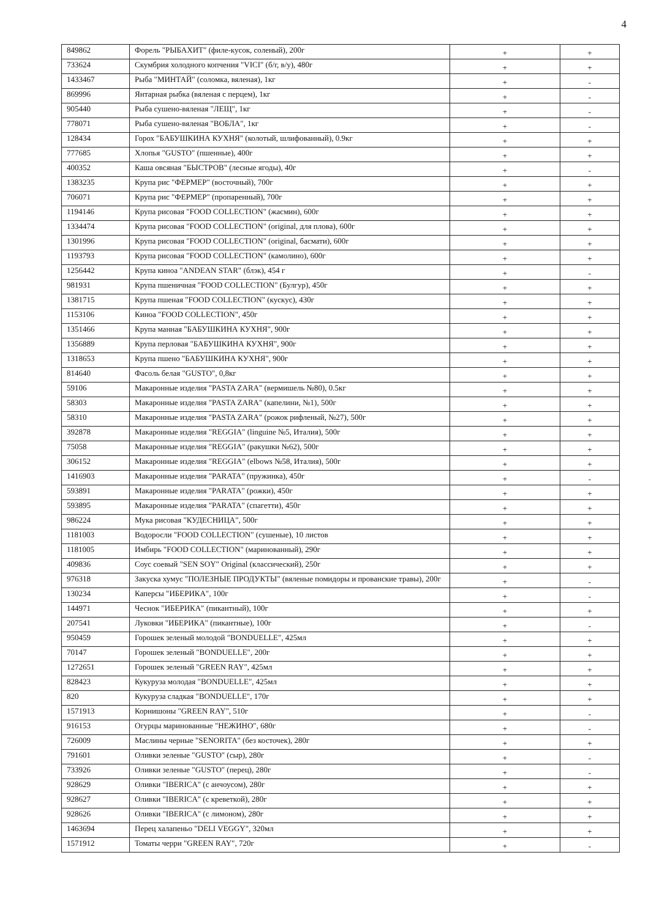4
| 849862 | Форель "РЫБАХИТ" (филе-кусок, соленый), 200г | + | + |
| 733624 | Скумбрия холодного копчения "VICI" (б/г, в/у), 480г | + | + |
| 1433467 | Рыба "МИНТАЙ" (соломка, вяленая), 1кг | + | - |
| 869996 | Янтарная рыбка (вяленая с перцем), 1кг | + | - |
| 905440 | Рыба сушено-вяленая "ЛЕЩ", 1кг | + | - |
| 778071 | Рыба сушено-вяленая "ВОБЛА", 1кг | + | - |
| 128434 | Горох "БАБУШКИНА КУХНЯ" (колотый, шлифованный), 0.9кг | + | + |
| 777685 | Хлопья "GUSTO" (пшенные), 400г | + | + |
| 400352 | Каша овсяная "БЫСТРОВ" (лесные ягоды), 40г | + | - |
| 1383235 | Крупа рис "ФЕРМЕР" (восточный), 700г | + | + |
| 706071 | Крупа рис "ФЕРМЕР" (пропаренный), 700г | + | + |
| 1194146 | Крупа рисовая "FOOD COLLECTION" (жасмин), 600г | + | + |
| 1334474 | Крупа рисовая "FOOD COLLECTION" (original, для плова), 600г | + | + |
| 1301996 | Крупа рисовая "FOOD COLLECTION" (original, басмати), 600г | + | + |
| 1193793 | Крупа рисовая "FOOD COLLECTION" (камолино), 600г | + | + |
| 1256442 | Крупа киноа "ANDEAN STAR" (блэк), 454 г | + | - |
| 981931 | Крупа пшеничная "FOOD COLLECTION" (Булгур), 450г | + | + |
| 1381715 | Крупа пшеная "FOOD COLLECTION" (кускус), 430г | + | + |
| 1153106 | Киноа "FOOD COLLECTION", 450г | + | + |
| 1351466 | Крупа манная "БАБУШКИНА КУХНЯ", 900г | + | + |
| 1356889 | Крупа перловая "БАБУШКИНА КУХНЯ", 900г | + | + |
| 1318653 | Крупа пшено "БАБУШКИНА КУХНЯ", 900г | + | + |
| 814640 | Фасоль белая "GUSTO", 0,8кг | + | + |
| 59106 | Макаронные изделия "PASTA ZARA" (вермишель №80), 0.5кг | + | + |
| 58303 | Макаронные изделия "PASTA ZARA" (капелини, №1), 500г | + | + |
| 58310 | Макаронные изделия "PASTA ZARA" (рожок рифленый, №27), 500г | + | + |
| 392878 | Макаронные изделия "REGGIA" (linguine №5, Италия), 500г | + | + |
| 75058 | Макаронные изделия "REGGIA" (ракушки №62), 500г | + | + |
| 306152 | Макаронные изделия "REGGIA" (elbows №58, Италия), 500г | + | + |
| 1416903 | Макаронные изделия "PARATA" (пружинка), 450г | + | - |
| 593891 | Макаронные изделия "PARATA" (рожки), 450г | + | + |
| 593895 | Макаронные изделия "PARATA" (спагетти), 450г | + | + |
| 986224 | Мука рисовая "КУДЕСНИЦА", 500г | + | + |
| 1181003 | Водоросли "FOOD COLLECTION" (сушеные), 10 листов | + | + |
| 1181005 | Имбирь "FOOD COLLECTION" (маринованный), 290г | + | + |
| 409836 | Соус соевый "SEN SOY" Original (классический), 250г | + | + |
| 976318 | Закуска хумус "ПОЛЕЗНЫЕ ПРОДУКТЫ" (вяленые помидоры и прованские травы), 200г | + | - |
| 130234 | Каперсы "ИБЕРИКА", 100г | + | - |
| 144971 | Чеснок "ИБЕРИКА" (пикантный), 100г | + | + |
| 207541 | Луковки "ИБЕРИКА" (пикантные), 100г | + | - |
| 950459 | Горошек зеленый молодой "BONDUELLE", 425мл | + | + |
| 70147 | Горошек зеленый "BONDUELLE", 200г | + | + |
| 1272651 | Горошек зеленый "GREEN RAY", 425мл | + | + |
| 828423 | Кукуруза молодая "BONDUELLE", 425мл | + | + |
| 820 | Кукуруза сладкая "BONDUELLE", 170г | + | + |
| 1571913 | Корнишоны "GREEN RAY", 510г | + | - |
| 916153 | Огурцы маринованные "НЕЖИНО", 680г | + | - |
| 726009 | Маслины черные "SENORITA" (без косточек), 280г | + | + |
| 791601 | Оливки зеленые "GUSTO" (сыр), 280г | + | - |
| 733926 | Оливки зеленые "GUSTO" (перец), 280г | + | - |
| 928629 | Оливки "IBERICA" (с анчоусом), 280г | + | + |
| 928627 | Оливки "IBERICA" (с креветкой), 280г | + | + |
| 928626 | Оливки "IBERICA" (с лимоном), 280г | + | + |
| 1463694 | Перец халапеньо "DELI VEGGY", 320мл | + | + |
| 1571912 | Томаты черри "GREEN RAY", 720г | + | - |